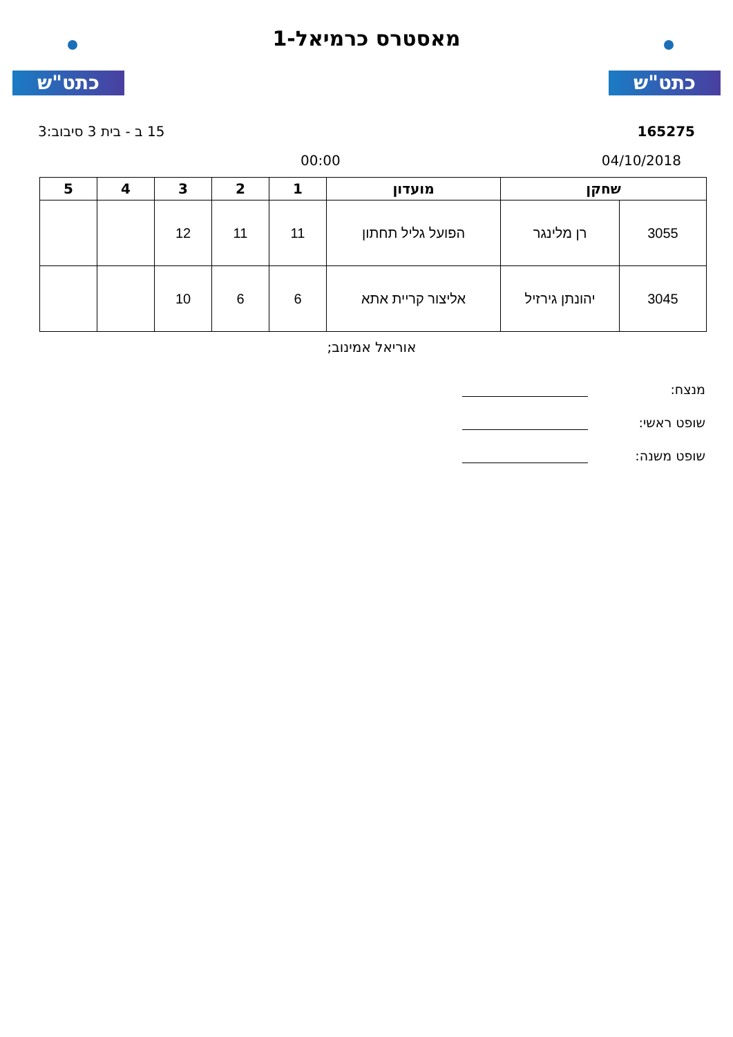כתט"ש
מאסטרס כרמיאל-1
כתט"ש
165275 15 ב - בית 3 סיבוב:3
04/10/2018 00:00
| שחקן | | מועדון | 1 | 2 | 3 | 4 | 5 |
| --- | --- | --- | --- | --- | --- | --- | --- |
| 3055 | רן מלינגר | הפועל גליל תחתון | 11 | 11 | 12 | | |
| 3045 | יהונתן גירזיל | אליצור קריית אתא | 6 | 6 | 10 | | |
אוריאל אמינוב;
מנצח:
שופט ראשי:
שופט משנה: